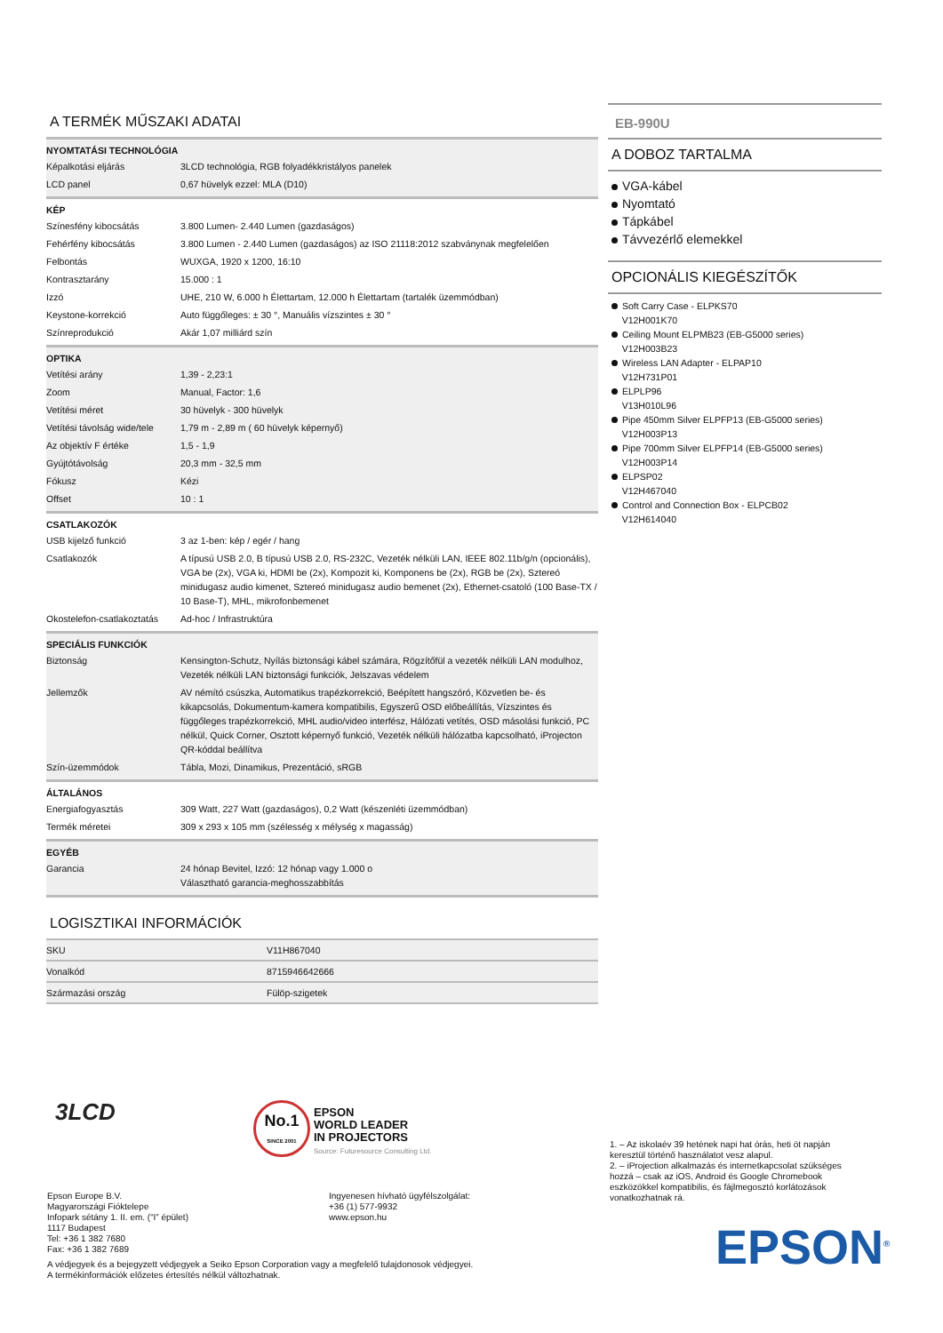A TERMÉK MŰSZAKI ADATAI
NYOMTATÁSI TECHNOLÓGIA
| Képalkotási eljárás | 3LCD technológia, RGB folyadékkristályos panelek |
| LCD panel | 0,67 hüvelyk ezzel: MLA (D10) |
KÉP
| Színesfény kibocsátás | 3.800 Lumen- 2.440 Lumen (gazdaságos) |
| Fehérfény kibocsátás | 3.800 Lumen - 2.440 Lumen (gazdaságos) az ISO 21118:2012 szabványnak megfelelően |
| Felbontás | WUXGA, 1920 x 1200, 16:10 |
| Kontrasztarány | 15.000 : 1 |
| Izzó | UHE, 210 W, 6.000 h Élettartam, 12.000 h Élettartam (tartalék üzemmódban) |
| Keystone-korrekció | Auto függőleges: ± 30 °, Manuális vízszintes ± 30 ° |
| Színreprodukció | Akár 1,07 milliárd szín |
OPTIKA
| Vetítési arány | 1,39 - 2,23:1 |
| Zoom | Manual, Factor: 1,6 |
| Vetítési méret | 30 hüvelyk - 300 hüvelyk |
| Vetítési távolság wide/tele | 1,79 m - 2,89 m ( 60 hüvelyk képernyő) |
| Az objektív F értéke | 1,5 - 1,9 |
| Gyújtótávolság | 20,3 mm - 32,5 mm |
| Fókusz | Kézi |
| Offset | 10 : 1 |
CSATLAKOZÓK
| USB kijelző funkció | 3 az 1-ben: kép / egér / hang |
| Csatlakozók | A típusú USB 2.0, B típusú USB 2.0, RS-232C, Vezeték nélküli LAN, IEEE 802.11b/g/n (opcionális), VGA be (2x), VGA ki, HDMI be (2x), Kompozit ki, Komponens be (2x), RGB be (2x), Sztereó minidugasz audio kimenet, Sztereó minidugasz audio bemenet (2x), Ethernet-csatoló (100 Base-TX / 10 Base-T), MHL, mikrofonbemenet |
| Okostelefon-csatlakoztatás | Ad-hoc / Infrastruktúra |
SPECIÁLIS FUNKCIÓK
| Biztonság | Kensington-Schutz, Nyílás biztonsági kábel számára, Rögzítőfül a vezeték nélküli LAN modulhoz, Vezeték nélküli LAN biztonsági funkciók, Jelszavas védelem |
| Jellemzők | AV némító csúszka, Automatikus trapézkorrekció, Beépített hangszóró, Közvetlen be- és kikapcsolás, Dokumentum-kamera kompatibilis, Egyszerű OSD előbeállítás, Vízszintes és függőleges trapézkorrekció, MHL audio/video interfész, Hálózati vetítés, OSD másolási funkció, PC nélkül, Quick Corner, Osztott képernyő funkció, Vezeték nélküli hálózatba kapcsolható, iProjecton QR-kóddal beállítva |
| Szín-üzemmódok | Tábla, Mozi, Dinamikus, Prezentáció, sRGB |
ÁLTALÁNOS
| Energiafogyasztás | 309 Watt, 227 Watt (gazdaságos), 0,2 Watt (készenléti üzemmódban) |
| Termék méretei | 309 x 293 x 105 mm (szélesség x mélység x magasság) |
EGYÉB
| Garancia | 24 hónap Bevitel, Izzó: 12 hónap vagy 1.000 o Választható garancia-meghosszabbítás |
LOGISZTIKAI INFORMÁCIÓK
| SKU | V11H867040 |
| Vonalkód | 8715946642666 |
| Származási ország | Fülöp-szigetek |
EB-990U
A DOBOZ TARTALMA
VGA-kábel
Nyomtató
Tápkábel
Távvezérlő elemekkel
OPCIONÁLIS KIEGÉSZÍTŐK
Soft Carry Case - ELPKS70
V12H001K70
Ceiling Mount ELPMB23 (EB-G5000 series)
V12H003B23
Wireless LAN Adapter - ELPAP10
V12H731P01
ELPLP96
V13H010L96
Pipe 450mm Silver ELPFP13 (EB-G5000 series)
V12H003P13
Pipe 700mm Silver ELPFP14 (EB-G5000 series)
V12H003P14
ELPSP02
V12H467040
Control and Connection Box - ELPCB02
V12H614040
3LCD
No.1
SINCE 2001
EPSON
WORLD LEADER
IN PROJECTORS
Source: Futuresource Consulting Ltd.
1. – Az iskolaév 39 hetének napi hat órás, heti öt napján keresztül történő használatot vesz alapul.
2. – iProjection alkalmazás és internetkapcsolat szükséges hozzá – csak az iOS, Android és Google Chromebook eszközökkel kompatibilis, és fájlmegosztó korlátozások vonatkozhatnak rá.
Epson Europe B.V.
Magyarországi Fióktelepe
Infopark sétány 1. II. em. (“I” épület)
1117 Budapest
Tel: +36 1 382 7680
Fax: +36 1 382 7689
Ingyenesen hívható ügyfélszolgálat:
+36 (1) 577-9932
www.epson.hu
A védjegyek és a bejegyzett védjegyek a Seiko Epson Corporation vagy a megfelelő tulajdonosok védjegyei.
A termékinformációk előzetes értesítés nélkül változhatnak.
EPSON<sup>®</sup>